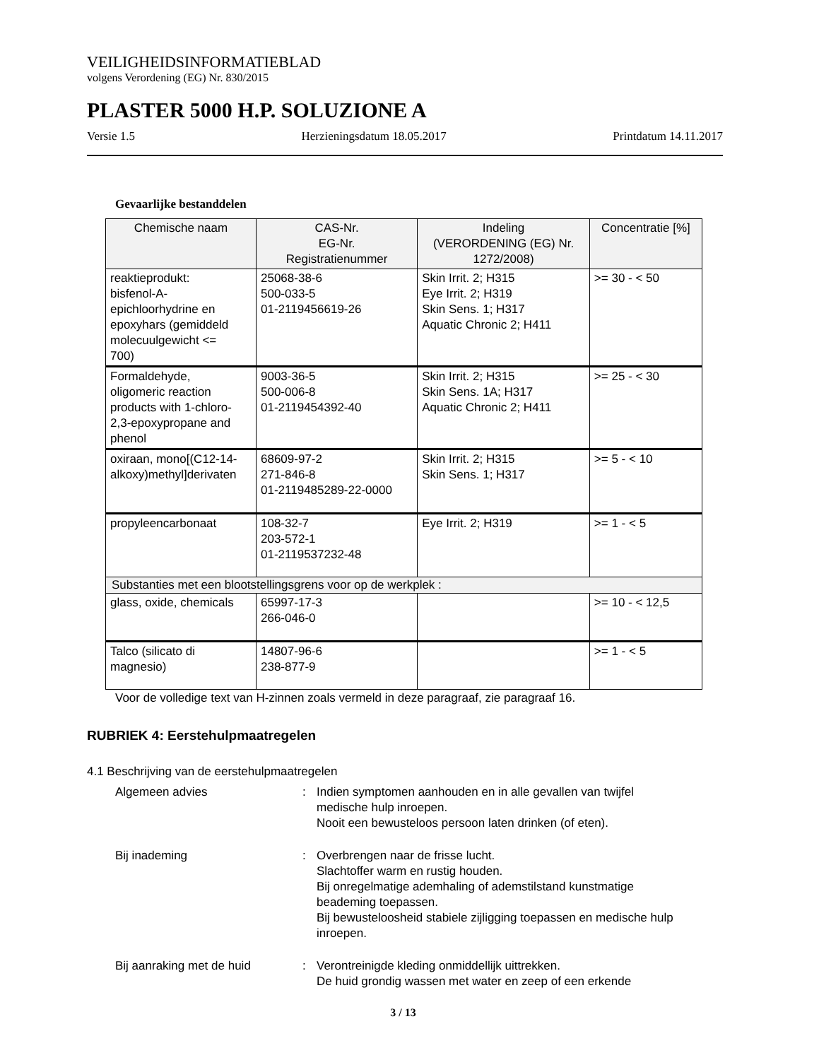VEILIGHEIDSINFORMATIEBLAD
volgens Verordening (EG) Nr. 830/2015
PLASTER 5000 H.P. SOLUZIONE A
Versie 1.5 Herzieningsdatum 18.05.2017 Printdatum 14.11.2017
Gevaarlijke bestanddelen
| Chemische naam | CAS-Nr. EG-Nr. Registratienummer | Indeling (VERORDENING (EG) Nr. 1272/2008) | Concentratie [%] |
| --- | --- | --- | --- |
| reaktieprodukt: bisfenol-A- epichloorhydrine en epoxyhars (gemiddeld molecuulgewicht <= 700) | 25068-38-6 500-033-5 01-2119456619-26 | Skin Irrit. 2; H315 Eye Irrit. 2; H319 Skin Sens. 1; H317 Aquatic Chronic 2; H411 | >= 30 - < 50 |
| Formaldehyde, oligomeric reaction products with 1-chloro- 2,3-epoxypropane and phenol | 9003-36-5 500-006-8 01-2119454392-40 | Skin Irrit. 2; H315 Skin Sens. 1A; H317 Aquatic Chronic 2; H411 | >= 25 - < 30 |
| oxiraan, mono[(C12-14- alkoxy)methyl]derivaten | 68609-97-2 271-846-8 01-2119485289-22-0000 | Skin Irrit. 2; H315 Skin Sens. 1; H317 | >= 5 - < 10 |
| propyleencarbonaat | 108-32-7 203-572-1 01-2119537232-48 | Eye Irrit. 2; H319 | >= 1 - < 5 |
| Substanties met een blootstellingsgrens voor op de werkplek : | | | |
| glass, oxide, chemicals | 65997-17-3 266-046-0 | | >= 10 - < 12,5 |
| Talco (silicato di magnesio) | 14807-96-6 238-877-9 | | >= 1 - < 5 |
Voor de volledige text van H-zinnen zoals vermeld in deze paragraaf, zie paragraaf 16.
RUBRIEK 4: Eerstehulpmaatregelen
4.1 Beschrijving van de eerstehulpmaatregelen
Algemeen advies : Indien symptomen aanhouden en in alle gevallen van twijfel medische hulp inroepen.
Nooit een bewusteloos persoon laten drinken (of eten).
Bij inademing : Overbrengen naar de frisse lucht.
Slachtoffer warm en rustig houden.
Bij onregelmatige ademhaling of ademstilstand kunstmatige beademing toepassen.
Bij bewusteloosheid stabiele zijligging toepassen en medische hulp inroepen.
Bij aanraking met de huid : Verontreinigde kleding onmiddellijk uittrekken.
De huid grondig wassen met water en zeep of een erkende
3 / 13